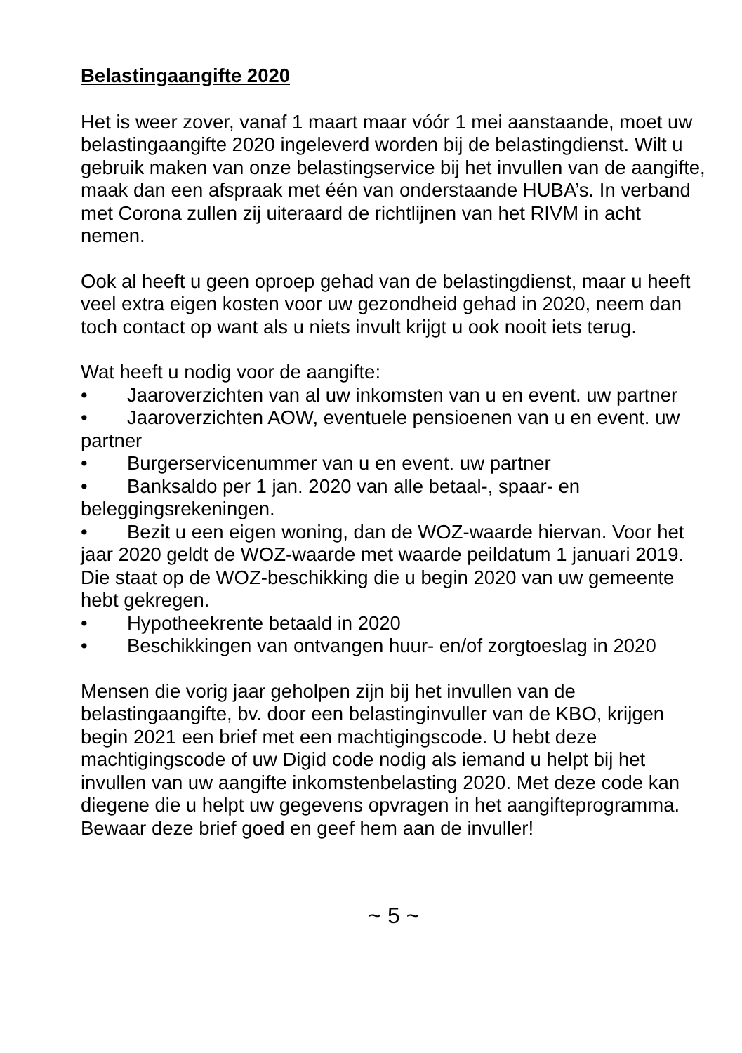Belastingaangifte 2020
Het is weer zover, vanaf 1 maart maar vóór 1 mei aanstaande, moet uw belastingaangifte 2020 ingeleverd worden bij de belastingdienst. Wilt u gebruik maken van onze belastingservice bij het invullen van de aangifte, maak dan een afspraak met één van onderstaande HUBA’s. In verband met Corona zullen zij uiteraard de richtlijnen van het RIVM in acht nemen.
Ook al heeft u geen oproep gehad van de belastingdienst, maar u heeft veel extra eigen kosten voor uw gezondheid gehad in 2020, neem dan toch contact op want als u niets invult krijgt u ook nooit iets terug.
Wat heeft u nodig voor de aangifte:
• Jaaroverzichten van al uw inkomsten van u en event. uw partner
• Jaaroverzichten AOW, eventuele pensioenen van u en event. uw partner
• Burgerservicenummer van u en event. uw partner
• Banksaldo per 1 jan. 2020 van alle betaal-, spaar- en beleggingsrekeningen.
• Bezit u een eigen woning, dan de WOZ-waarde hiervan. Voor het jaar 2020 geldt de WOZ-waarde met waarde peildatum 1 januari 2019. Die staat op de WOZ-beschikking die u begin 2020 van uw gemeente hebt gekregen.
• Hypotheekrente betaald in 2020
• Beschikkingen van ontvangen huur- en/of zorgtoeslag in 2020
Mensen die vorig jaar geholpen zijn bij het invullen van de belastingaangifte, bv. door een belastinginvuller van de KBO, krijgen begin 2021 een brief met een machtigingscode. U hebt deze machtigingscode of uw Digid code nodig als iemand u helpt bij het invullen van uw aangifte inkomstenbelasting 2020. Met deze code kan diegene die u helpt uw gegevens opvragen in het aangifteprogramma. Bewaar deze brief goed en geef hem aan de invuller!
~ 5 ~